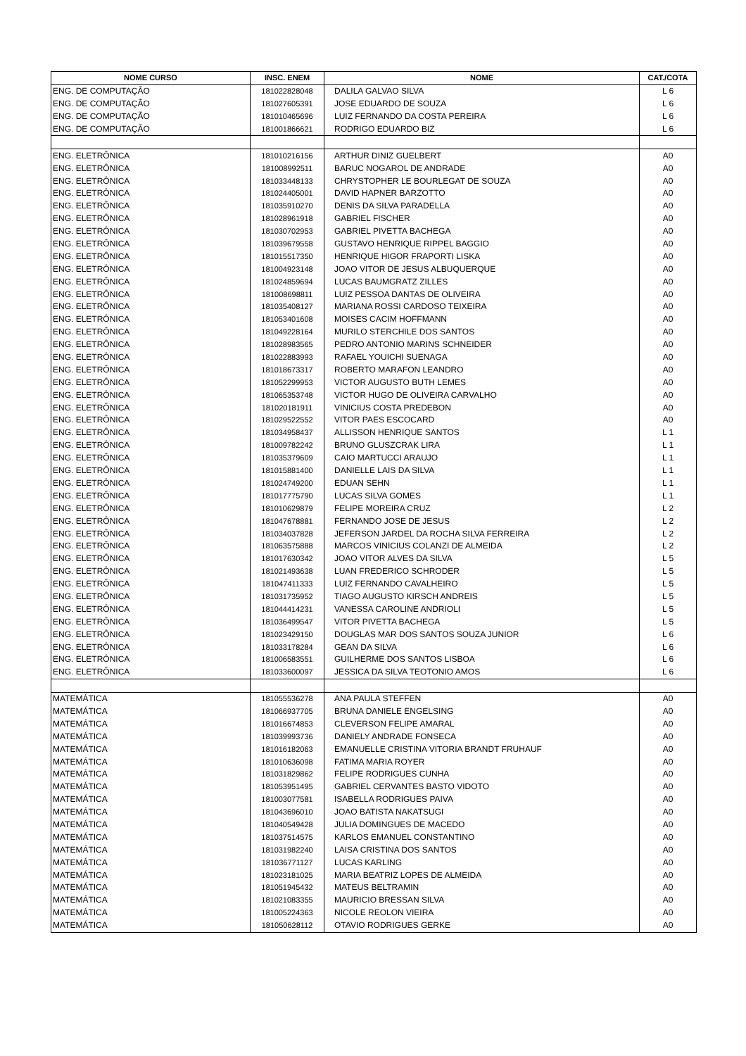| NOME CURSO | INSC. ENEM | NOME | CAT./COTA |
| --- | --- | --- | --- |
| ENG. DE COMPUTAÇÃO | 181022828048 | DALILA GALVAO SILVA | L 6 |
| ENG. DE COMPUTAÇÃO | 181027605391 | JOSE EDUARDO DE SOUZA | L 6 |
| ENG. DE COMPUTAÇÃO | 181010465696 | LUIZ FERNANDO DA COSTA PEREIRA | L 6 |
| ENG. DE COMPUTAÇÃO | 181001866621 | RODRIGO EDUARDO BIZ | L 6 |
| ENG. ELETRÔNICA | 181010216156 | ARTHUR DINIZ GUELBERT | A0 |
| ENG. ELETRÔNICA | 181008992511 | BARUC NOGAROL DE ANDRADE | A0 |
| ENG. ELETRÔNICA | 181033448133 | CHRYSTOPHER LE BOURLEGAT DE SOUZA | A0 |
| ENG. ELETRÔNICA | 181024405001 | DAVID HAPNER BARZOTTO | A0 |
| ENG. ELETRÔNICA | 181035910270 | DENIS DA SILVA PARADELLA | A0 |
| ENG. ELETRÔNICA | 181028961918 | GABRIEL FISCHER | A0 |
| ENG. ELETRÔNICA | 181030702953 | GABRIEL PIVETTA BACHEGA | A0 |
| ENG. ELETRÔNICA | 181039679558 | GUSTAVO HENRIQUE RIPPEL BAGGIO | A0 |
| ENG. ELETRÔNICA | 181015517350 | HENRIQUE HIGOR FRAPORTI LISKA | A0 |
| ENG. ELETRÔNICA | 181004923148 | JOAO VITOR DE JESUS ALBUQUERQUE | A0 |
| ENG. ELETRÔNICA | 181024859694 | LUCAS BAUMGRATZ ZILLES | A0 |
| ENG. ELETRÔNICA | 181008698811 | LUIZ PESSOA DANTAS DE OLIVEIRA | A0 |
| ENG. ELETRÔNICA | 181035408127 | MARIANA ROSSI CARDOSO TEIXEIRA | A0 |
| ENG. ELETRÔNICA | 181053401608 | MOISES CACIM HOFFMANN | A0 |
| ENG. ELETRÔNICA | 181049228164 | MURILO STERCHILE DOS SANTOS | A0 |
| ENG. ELETRÔNICA | 181028983565 | PEDRO ANTONIO MARINS SCHNEIDER | A0 |
| ENG. ELETRÔNICA | 181022883993 | RAFAEL YOUICHI SUENAGA | A0 |
| ENG. ELETRÔNICA | 181018673317 | ROBERTO MARAFON LEANDRO | A0 |
| ENG. ELETRÔNICA | 181052299953 | VICTOR AUGUSTO BUTH LEMES | A0 |
| ENG. ELETRÔNICA | 181065353748 | VICTOR HUGO DE OLIVEIRA CARVALHO | A0 |
| ENG. ELETRÔNICA | 181020181911 | VINICIUS COSTA PREDEBON | A0 |
| ENG. ELETRÔNICA | 181029522552 | VITOR PAES ESCOCARD | A0 |
| ENG. ELETRÔNICA | 181034958437 | ALLISSON HENRIQUE SANTOS | L 1 |
| ENG. ELETRÔNICA | 181009782242 | BRUNO GLUSZCRAK LIRA | L 1 |
| ENG. ELETRÔNICA | 181035379609 | CAIO MARTUCCI ARAUJO | L 1 |
| ENG. ELETRÔNICA | 181015881400 | DANIELLE LAIS DA SILVA | L 1 |
| ENG. ELETRÔNICA | 181024749200 | EDUAN SEHN | L 1 |
| ENG. ELETRÔNICA | 181017775790 | LUCAS SILVA GOMES | L 1 |
| ENG. ELETRÔNICA | 181010629879 | FELIPE MOREIRA CRUZ | L 2 |
| ENG. ELETRÔNICA | 181047678881 | FERNANDO JOSE DE JESUS | L 2 |
| ENG. ELETRÔNICA | 181034037828 | JEFERSON JARDEL DA ROCHA SILVA FERREIRA | L 2 |
| ENG. ELETRÔNICA | 181063575888 | MARCOS VINICIUS COLANZI DE ALMEIDA | L 2 |
| ENG. ELETRÔNICA | 181017630342 | JOAO VITOR ALVES DA SILVA | L 5 |
| ENG. ELETRÔNICA | 181021493638 | LUAN FREDERICO SCHRODER | L 5 |
| ENG. ELETRÔNICA | 181047411333 | LUIZ FERNANDO CAVALHEIRO | L 5 |
| ENG. ELETRÔNICA | 181031735952 | TIAGO AUGUSTO KIRSCH ANDREIS | L 5 |
| ENG. ELETRÔNICA | 181044414231 | VANESSA CAROLINE ANDRIOLI | L 5 |
| ENG. ELETRÔNICA | 181036499547 | VITOR PIVETTA BACHEGA | L 5 |
| ENG. ELETRÔNICA | 181023429150 | DOUGLAS MAR DOS SANTOS SOUZA JUNIOR | L 6 |
| ENG. ELETRÔNICA | 181033178284 | GEAN DA SILVA | L 6 |
| ENG. ELETRÔNICA | 181006583551 | GUILHERME DOS SANTOS LISBOA | L 6 |
| ENG. ELETRÔNICA | 181033600097 | JESSICA DA SILVA TEOTONIO AMOS | L 6 |
| MATEMÁTICA | 181055536278 | ANA PAULA STEFFEN | A0 |
| MATEMÁTICA | 181066937705 | BRUNA DANIELE ENGELSING | A0 |
| MATEMÁTICA | 181016674853 | CLEVERSON FELIPE AMARAL | A0 |
| MATEMÁTICA | 181039993736 | DANIELY ANDRADE FONSECA | A0 |
| MATEMÁTICA | 181016182063 | EMANUELLE CRISTINA VITORIA BRANDT FRUHAUF | A0 |
| MATEMÁTICA | 181010636098 | FATIMA MARIA ROYER | A0 |
| MATEMÁTICA | 181031829862 | FELIPE RODRIGUES CUNHA | A0 |
| MATEMÁTICA | 181053951495 | GABRIEL CERVANTES BASTO VIDOTO | A0 |
| MATEMÁTICA | 181003077581 | ISABELLA RODRIGUES PAIVA | A0 |
| MATEMÁTICA | 181043696010 | JOAO BATISTA NAKATSUGI | A0 |
| MATEMÁTICA | 181040549428 | JULIA DOMINGUES DE MACEDO | A0 |
| MATEMÁTICA | 181037514575 | KARLOS EMANUEL CONSTANTINO | A0 |
| MATEMÁTICA | 181031982240 | LAISA CRISTINA DOS SANTOS | A0 |
| MATEMÁTICA | 181036771127 | LUCAS KARLING | A0 |
| MATEMÁTICA | 181023181025 | MARIA BEATRIZ LOPES DE ALMEIDA | A0 |
| MATEMÁTICA | 181051945432 | MATEUS BELTRAMIN | A0 |
| MATEMÁTICA | 181021083355 | MAURICIO BRESSAN SILVA | A0 |
| MATEMÁTICA | 181005224363 | NICOLE REOLON VIEIRA | A0 |
| MATEMÁTICA | 181050628112 | OTAVIO RODRIGUES GERKE | A0 |